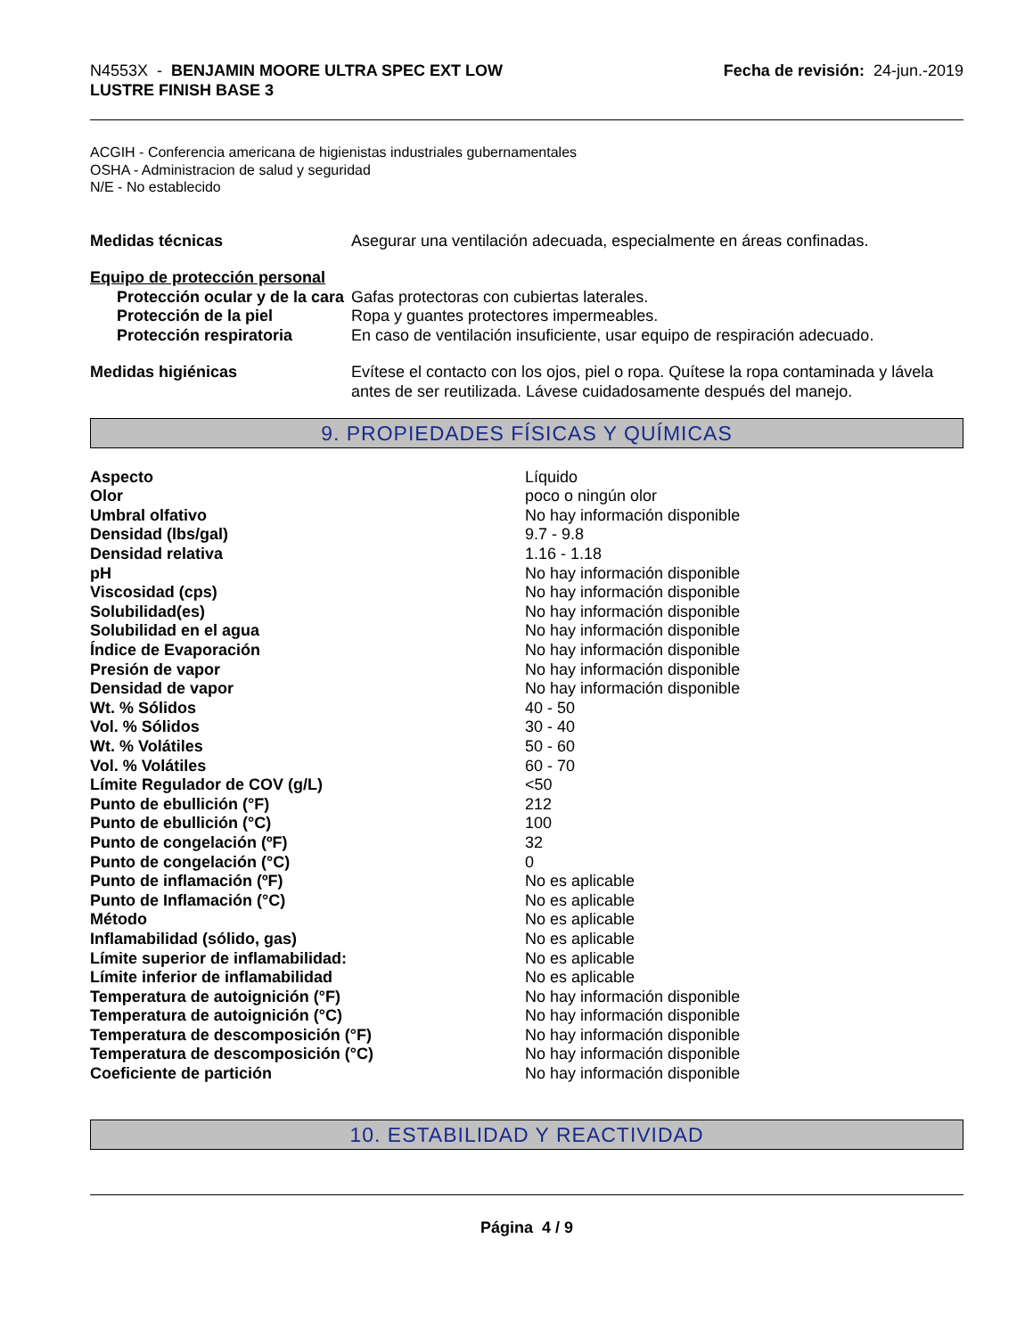N4553X - BENJAMIN MOORE ULTRA SPEC EXT LOW
LUSTRE FINISH BASE 3
Fecha de revisión: 24-jun.-2019
ACGIH - Conferencia americana de higienistas industriales gubernamentales
OSHA - Administracion de salud y seguridad
N/E - No establecido
| Medidas técnicas | Asegurar una ventilación adecuada, especialmente en áreas confinadas. |
| Equipo de protección personal | |
| Protección ocular y de la cara | Gafas protectoras con cubiertas laterales. |
| Protección de la piel | Ropa y guantes protectores impermeables. |
| Protección respiratoria | En caso de ventilación insuficiente, usar equipo de respiración adecuado. |
| Medidas higiénicas | Evítese el contacto con los ojos, piel o ropa. Quítese la ropa contaminada y lávela antes de ser reutilizada. Lávese cuidadosamente después del manejo. |
9. PROPIEDADES FÍSICAS Y QUÍMICAS
| Aspecto | Líquido |
| Olor | poco o ningún olor |
| Umbral olfativo | No hay información disponible |
| Densidad (lbs/gal) | 9.7 - 9.8 |
| Densidad relativa | 1.16 - 1.18 |
| pH | No hay información disponible |
| Viscosidad (cps) | No hay información disponible |
| Solubilidad(es) | No hay información disponible |
| Solubilidad en el agua | No hay información disponible |
| Índice de Evaporación | No hay información disponible |
| Presión de vapor | No hay información disponible |
| Densidad de vapor | No hay información disponible |
| Wt. % Sólidos | 40 - 50 |
| Vol. % Sólidos | 30 - 40 |
| Wt. % Volátiles | 50 - 60 |
| Vol. % Volátiles | 60 - 70 |
| Límite Regulador de COV (g/L) | <50 |
| Punto de ebullición (°F) | 212 |
| Punto de ebullición (°C) | 100 |
| Punto de congelación (ºF) | 32 |
| Punto de congelación (°C) | 0 |
| Punto de inflamación (ºF) | No es aplicable |
| Punto de Inflamación (°C) | No es aplicable |
| Método | No es aplicable |
| Inflamabilidad (sólido, gas) | No es aplicable |
| Límite superior de inflamabilidad: | No es aplicable |
| Límite inferior de inflamabilidad | No es aplicable |
| Temperatura de autoignición (°F) | No hay información disponible |
| Temperatura de autoignición (°C) | No hay información disponible |
| Temperatura de descomposición (°F) | No hay información disponible |
| Temperatura de descomposición (°C) | No hay información disponible |
| Coeficiente de partición | No hay información disponible |
10. ESTABILIDAD Y REACTIVIDAD
Página 4 / 9